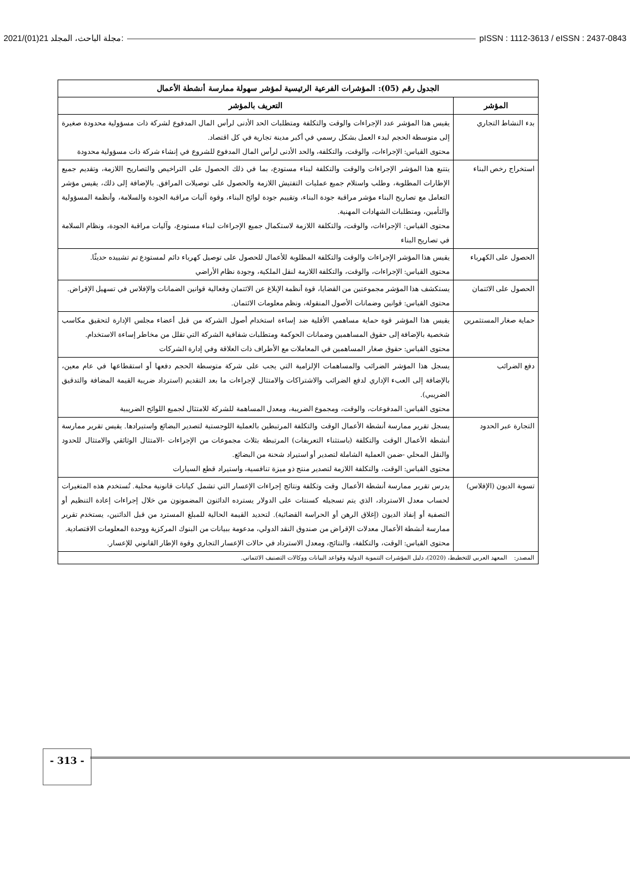2021/(01)21 مجلة الباحث، المجلد: pISSN : 1112-3613 / eISSN : 2437-0843
| الجدول رقم (05): المؤشرات الفرعية الرئيسية لمؤشر سهولة ممارسة أنشطة الأعمال | |
| --- | --- |
| المؤشر | التعريف بالمؤشر |
| بدء النشاط التجاري | يقيس هذا المؤشر عدد الإجراءات والوقت والتكلفة ومتطلبات الحد الأدنى لرأس المال المدفوع لشركة ذات مسؤولية محدودة صغيرة إلى متوسطة الحجم لبدء العمل بشكل رسمي في أكبر مدينة تجارية في كل اقتصاد. محتوى القياس: الإجراءات، والوقت، والتكلفة، والحد الأدنى لرأس المال المدفوع للشروع في إنشاء شركة ذات مسؤولية محدودة |
| استخراج رخص البناء | يتتبع هذا المؤشر الإجراءات والوقت والتكلفة لبناء مستودع، بما في ذلك الحصول على التراخيص والتصاريح اللازمة، وتقديم جميع الإطارات المطلوبة، وطلب واستلام جميع عمليات التفتيش اللازمة والحصول على توصيلات المرافق. بالإضافة إلى ذلك، يقيس مؤشر التعامل مع تصاريح البناء مؤشر مراقبة جودة البناء، وتقييم جودة لوائح البناء، وقوة آليات مراقبة الجودة والسلامة، وأنظمة المسؤولية والتأمين، ومتطلبات الشهادات المهنية. محتوى القياس: الإجراءات، والوقت، والتكلفة اللازمة لاستكمال جميع الإجراءات لبناء مستودع، وآليات مراقبة الجودة، ونظام السلامة في تصاريح البناء |
| الحصول على الكهرباء | يقيس هذا المؤشر الإجراءات والوقت والتكلفة المطلوبة للأعمال للحصول على توصيل كهرباء دائم لمستودع تم تشييده حديثًا. محتوى القياس: الإجراءات، والوقت، والتكلفة اللازمة لنقل الملكية، وجودة نظام الأراضي |
| الحصول على الائتمان | يستكشف هذا المؤشر مجموعتين من القضايا، قوة أنظمة الإبلاغ عن الائتمان وفعالية قوانين الضمانات والإفلاس في تسهيل الإقراض. محتوى القياس: قوانين وضمانات الأصول المنقولة، ونظم معلومات الائتمان. |
| حماية صغار المستثمرين | يقيس هذا المؤشر قوة حماية مساهمي الأقلية ضد إساءة استخدام أصول الشركة من قبل أعضاء مجلس الإدارة لتحقيق مكاسب شخصية بالإضافة إلى حقوق المساهمين وضمانات الحوكمة ومتطلبات شفافية الشركة التي تقلل من مخاطر إساءة الاستخدام. محتوى القياس: حقوق صغار المساهمين في المعاملات مع الأطراف ذات العلاقة وفي إدارة الشركات |
| دفع الضرائب | يسجل هذا المؤشر الضرائب والمساهمات الإلزامية التي يجب على شركة متوسطة الحجم دفعها أو استقطاعها في عام معين، بالإضافة إلى العبء الإداري لدفع الضرائب والاشتراكات والامتثال لإجراءات ما بعد التقديم (استرداد ضريبة القيمة المضافة والتدقيق الضريبي). محتوى القياس: المدفوعات، والوقت، ومجموع الضريبة، ومعدل المساهمة للشركة للامتثال لجميع اللوائح الضريبية |
| التجارة عبر الحدود | يسجل تقرير ممارسة أنشطة الأعمال الوقت والتكلفة المرتبطين بالعملية اللوجستية لتصدير البضائع واستيرادها. يقيس تقرير ممارسة أنشطة الأعمال الوقت والتكلفة (باستثناء التعريفات) المرتبطة بثلاث مجموعات من الإجراءات -الامتثال الوثائقي والامتثال للحدود والنقل المحلي -ضمن العملية الشاملة لتصدير أو استيراد شحنة من البضائع. محتوى القياس: الوقت، والتكلفة اللازمة لتصدير منتج ذو ميزة تنافسية، واستيراد قطع السيارات |
| تسوية الديون (الإفلاس) | يدرس تقرير ممارسة أنشطة الأعمال وقت وتكلفة ونتائج إجراءات الإعسار التي تشمل كيانات قانونية محلية. تُستخدم هذه المتغيرات لحساب معدل الاسترداد، الذي يتم تسجيله كسنتات على الدولار يسترده الدائنون المضمونون من خلال إجراءات إعادة التنظيم أو التصفية أو إنفاذ الديون (إغلاق الرهن أو الحراسة القضائية). لتحديد القيمة الحالية للمبلغ المسترد من قبل الدائنين، يستخدم تقرير ممارسة أنشطة الأعمال معدلات الإقراض من صندوق النقد الدولي، مدعومة ببيانات من البنوك المركزية ووحدة المعلومات الاقتصادية. محتوى القياس: الوقت، والتكلفة، والنتائج، ومعدل الاسترداد في حالات الإعسار التجاري وقوة الإطار القانوني للإعسار. |
| المصدر: المعهد العربي للتخطيط، (2020)، دليل المؤشرات التنموية الدولية وقواعد البيانات ووكالات التصنيف الائتماني. | |
- 313 -